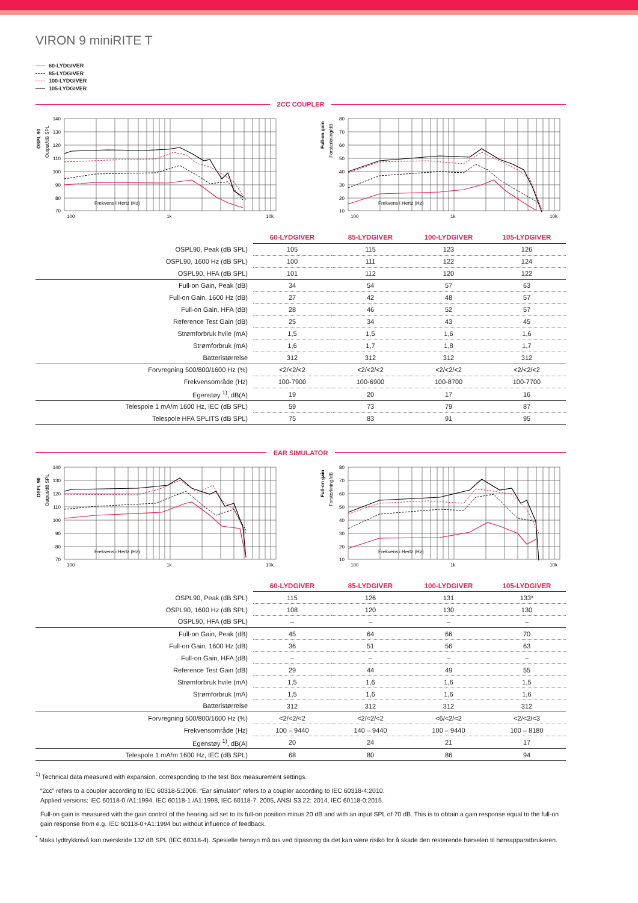VIRON 9 miniRITE T
60-LYDGIVER
85-LYDGIVER
100-LYDGIVER
105-LYDGIVER
2CC COUPLER
OSPL 90
Output/dB SPL
140
130
120
110
100
90
80
70
100
1k
10k
Frekvens i Hertz (Hz)
Full-on gain
Forsterkning/dB
80
70
60
50
40
30
20
10
100
1k
10k
Frekvens i Hertz (Hz)
| | 60-LYDGIVER | 85-LYDGIVER | 100-LYDGIVER | 105-LYDGIVER |
| OSPL90, Peak (dB SPL) | 105 | 115 | 123 | 126 |
| OSPL90, 1600 Hz (dB SPL) | 100 | 111 | 122 | 124 |
| OSPL90, HFA (dB SPL) | 101 | 112 | 120 | 122 |
| Full-on Gain, Peak (dB) | 34 | 54 | 57 | 63 |
| Full-on Gain, 1600 Hz (dB) | 27 | 42 | 48 | 57 |
| Full-on Gain, HFA (dB) | 28 | 46 | 52 | 57 |
| Reference Test Gain (dB) | 25 | 34 | 43 | 45 |
| Strømforbruk hvile (mA) | 1,5 | 1,5 | 1,6 | 1,6 |
| Strømforbruk (mA) | 1,6 | 1,7 | 1,8 | 1,7 |
| Batteristørrelse | 312 | 312 | 312 | 312 |
| Forvregning 500/800/1600 Hz (%) | <2/<2/<2 | <2/<2/<2 | <2/<2/<2 | <2/<2/<2 |
| Frekvensområde (Hz) | 100-7900 | 100-6900 | 100-8700 | 100-7700 |
| Egenstøy <sup>1)</sup>, dB(A) | 19 | 20 | 17 | 16 |
| Telespole 1 mA/m 1600 Hz, IEC (dB SPL) | 59 | 73 | 79 | 87 |
| Telespole HFA SPLITS (dB SPL) | 75 | 83 | 91 | 95 |
EAR SIMULATOR
OSPL 90
Output/dB SPL
140
130
120
110
100
90
80
70
100
1k
10k
Frekvens i Hertz (Hz)
Full-on gain
Forsterkning/dB
80
70
60
50
40
30
20
10
100
1k
10k
Frekvens i Hertz (Hz)
| | 60-LYDGIVER | 85-LYDGIVER | 100-LYDGIVER | 105-LYDGIVER |
| OSPL90, Peak (dB SPL) | 115 | 126 | 131 | 133* |
| OSPL90, 1600 Hz (dB SPL) | 108 | 120 | 130 | 130 |
| OSPL90, HFA (dB SPL) | – | – | – | – |
| Full-on Gain, Peak (dB) | 45 | 64 | 66 | 70 |
| Full-on Gain, 1600 Hz (dB) | 36 | 51 | 56 | 63 |
| Full-on Gain, HFA (dB) | – | – | – | – |
| Reference Test Gain (dB) | 29 | 44 | 49 | 55 |
| Strømforbruk hvile (mA) | 1,5 | 1,6 | 1,6 | 1,5 |
| Strømforbruk (mA) | 1,5 | 1,6 | 1,6 | 1,6 |
| Batteristørrelse | 312 | 312 | 312 | 312 |
| Forvregning 500/800/1600 Hz (%) | <2/<2/<2 | <2/<2/<2 | <6/<2/<2 | <2/<2/<3 |
| Frekvensområde (Hz) | 100 – 9440 | 140 – 9440 | 100 – 9440 | 100 – 8180 |
| Egenstøy <sup>1)</sup>, dB(A) | 20 | 24 | 21 | 17 |
| Telespole 1 mA/m 1600 Hz, IEC (dB SPL) | 68 | 80 | 86 | 94 |
<sup>1)</sup> Technical data measured with expansion, corresponding to the test Box measurement settings.
“2cc” refers to a coupler according to IEC 60318-5:2006. “Ear simulator” refers to a coupler according to IEC 60318-4:2010.
Applied versions: IEC 60118-0 /A1:1994, IEC 60118-1 /A1:1998, IEC 60118-7: 2005, ANSI S3.22: 2014, IEC 60118-0:2015.
Full-on gain is measured with the gain control of the hearing aid set to its full-on position minus 20 dB and with an input SPL of 70 dB. This is to obtain a gain response equal to the full-on gain response from e.g. IEC 60118-0+A1:1994 but without influence of feedback.
<sup>*</sup> Maks lydtrykknivå kan overskride 132 dB SPL (IEC 60318-4). Spesielle hensyn må tas ved tilpasning da det kan være risiko for å skade den resterende hørselen til høreapparatbrukeren.